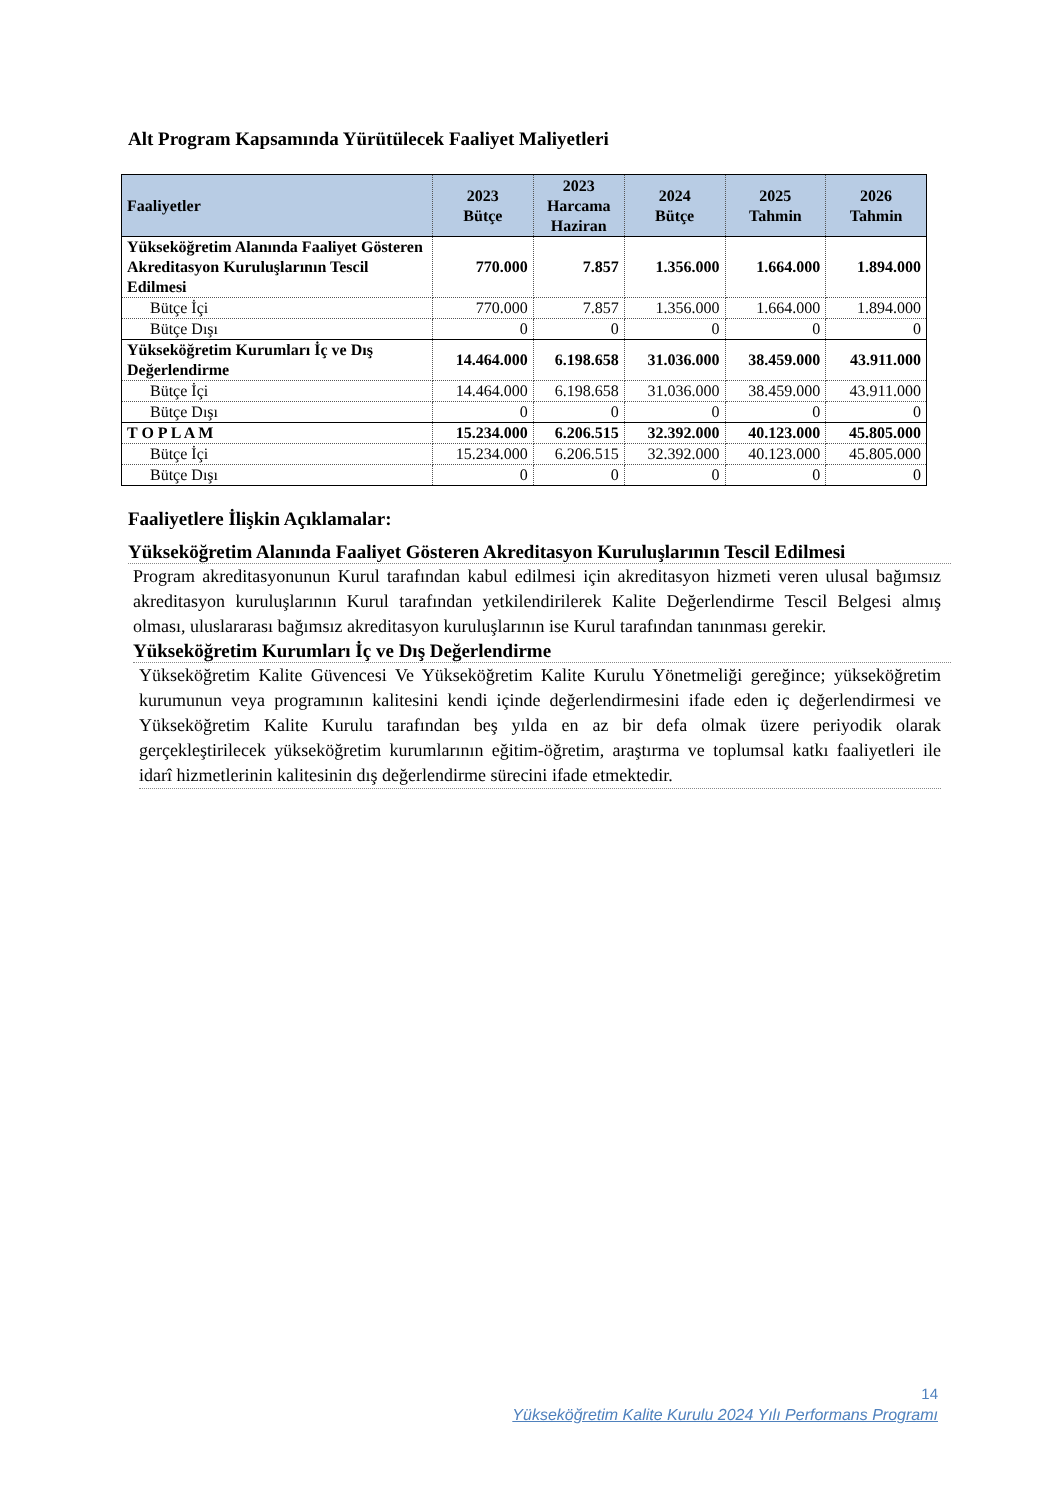Alt Program Kapsamında Yürütülecek Faaliyet Maliyetleri
| Faaliyetler | 2023 Bütçe | 2023 Harcama Haziran | 2024 Bütçe | 2025 Tahmin | 2026 Tahmin |
| --- | --- | --- | --- | --- | --- |
| Yükseköğretim Alanında Faaliyet Gösteren Akreditasyon Kuruluşlarının Tescil Edilmesi | 770.000 | 7.857 | 1.356.000 | 1.664.000 | 1.894.000 |
| Bütçe İçi | 770.000 | 7.857 | 1.356.000 | 1.664.000 | 1.894.000 |
| Bütçe Dışı | 0 | 0 | 0 | 0 | 0 |
| Yükseköğretim Kurumları İç ve Dış Değerlendirme | 14.464.000 | 6.198.658 | 31.036.000 | 38.459.000 | 43.911.000 |
| Bütçe İçi | 14.464.000 | 6.198.658 | 31.036.000 | 38.459.000 | 43.911.000 |
| Bütçe Dışı | 0 | 0 | 0 | 0 | 0 |
| T O P L A M | 15.234.000 | 6.206.515 | 32.392.000 | 40.123.000 | 45.805.000 |
| Bütçe İçi | 15.234.000 | 6.206.515 | 32.392.000 | 40.123.000 | 45.805.000 |
| Bütçe Dışı | 0 | 0 | 0 | 0 | 0 |
Faaliyetlere İlişkin Açıklamalar:
Yükseköğretim Alanında Faaliyet Gösteren Akreditasyon Kuruluşlarının Tescil Edilmesi
Program akreditasyonunun Kurul tarafından kabul edilmesi için akreditasyon hizmeti veren ulusal bağımsız akreditasyon kuruluşlarının Kurul tarafından yetkilendirilerek Kalite Değerlendirme Tescil Belgesi almış olması, uluslararası bağımsız akreditasyon kuruluşlarının ise Kurul tarafından tanınması gerekir.
Yükseköğretim Kurumları İç ve Dış Değerlendirme
Yükseköğretim Kalite Güvencesi Ve Yükseköğretim Kalite Kurulu Yönetmeliği gereğince; yükseköğretim kurumunun veya programının kalitesini kendi içinde değerlendirmesini ifade eden iç değerlendirmesi ve Yükseköğretim Kalite Kurulu tarafından beş yılda en az bir defa olmak üzere periyodik olarak gerçekleştirilecek yükseköğretim kurumlarının eğitim-öğretim, araştırma ve toplumsal katkı faaliyetleri ile idarî hizmetlerinin kalitesinin dış değerlendirme sürecini ifade etmektedir.
14
Yükseköğretim Kalite Kurulu 2024 Yılı Performans Programı